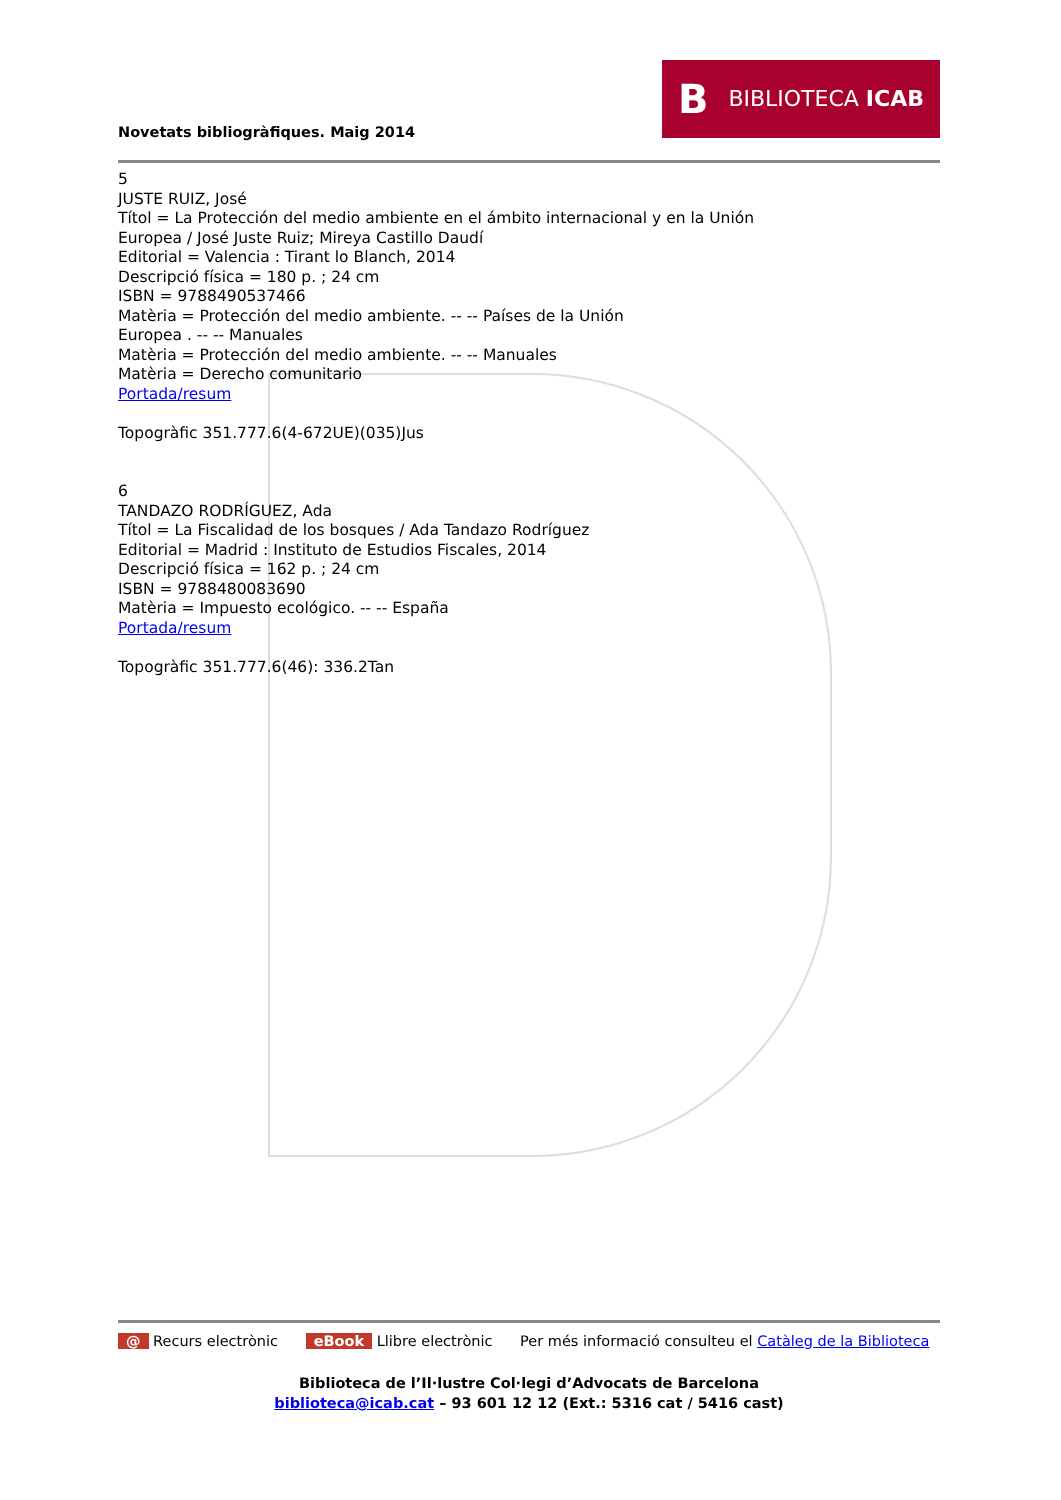BBIBLIOTECA ICAB
Novetats bibliogràfiques. Maig 2014
5
JUSTE RUIZ, José
Títol = La Protección del medio ambiente en el ámbito internacional y en la Unión
Europea / José Juste Ruiz; Mireya Castillo Daudí
Editorial = Valencia : Tirant lo Blanch, 2014
Descripció física = 180 p. ; 24 cm
ISBN = 9788490537466
Matèria = Protección del medio ambiente. -- -- Países de la Unión
Europea . -- -- Manuales
Matèria = Protección del medio ambiente. -- -- Manuales
Matèria = Derecho comunitario
Portada/resum
Topogràfic 351.777.6(4-672UE)(035)Jus
6
TANDAZO RODRÍGUEZ, Ada
Títol = La Fiscalidad de los bosques / Ada Tandazo Rodríguez
Editorial = Madrid : Instituto de Estudios Fiscales, 2014
Descripció física = 162 p. ; 24 cm
ISBN = 9788480083690
Matèria = Impuesto ecológico. -- -- España
Portada/resum
Topogràfic 351.777.6(46): 336.2Tan
@ Recurs electrònic eBook Llibre electrònic Per més informació consulteu el Catàleg de la Biblioteca
Biblioteca de l’Il·lustre Col·legi d’Advocats de Barcelona
biblioteca@icab.cat – 93 601 12 12 (Ext.: 5316 cat / 5416 cast)